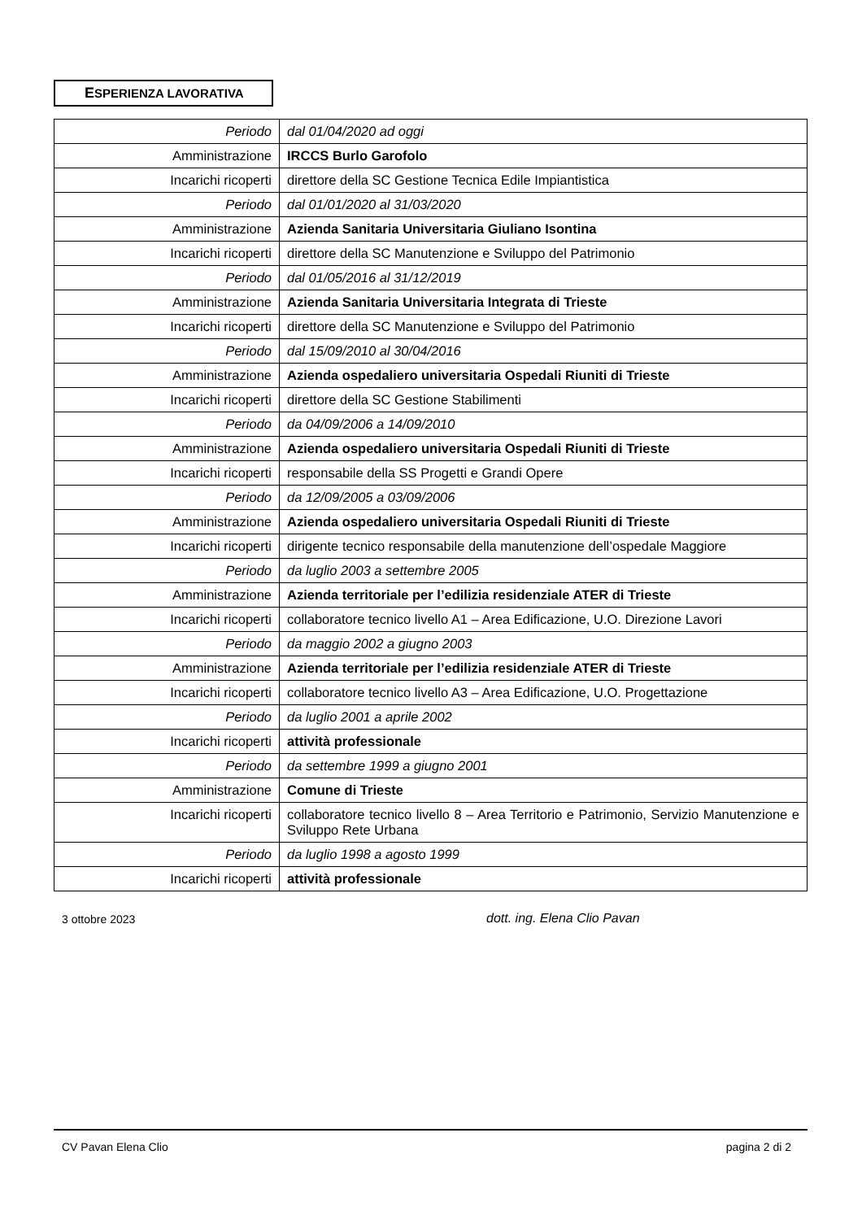ESPERIENZA LAVORATIVA
| Periodo | dal 01/04/2020 ad oggi |
| Amministrazione | IRCCS Burlo Garofolo |
| Incarichi ricoperti | direttore della SC Gestione Tecnica Edile Impiantistica |
| Periodo | dal 01/01/2020 al 31/03/2020 |
| Amministrazione | Azienda Sanitaria Universitaria Giuliano Isontina |
| Incarichi ricoperti | direttore della SC Manutenzione e Sviluppo del Patrimonio |
| Periodo | dal 01/05/2016 al 31/12/2019 |
| Amministrazione | Azienda Sanitaria Universitaria Integrata di Trieste |
| Incarichi ricoperti | direttore della SC Manutenzione e Sviluppo del Patrimonio |
| Periodo | dal 15/09/2010 al 30/04/2016 |
| Amministrazione | Azienda ospedaliero universitaria Ospedali Riuniti di Trieste |
| Incarichi ricoperti | direttore della SC Gestione Stabilimenti |
| Periodo | da 04/09/2006 a 14/09/2010 |
| Amministrazione | Azienda ospedaliero universitaria Ospedali Riuniti di Trieste |
| Incarichi ricoperti | responsabile della SS Progetti e Grandi Opere |
| Periodo | da 12/09/2005 a 03/09/2006 |
| Amministrazione | Azienda ospedaliero universitaria Ospedali Riuniti di Trieste |
| Incarichi ricoperti | dirigente tecnico responsabile della manutenzione dell’ospedale Maggiore |
| Periodo | da luglio 2003 a settembre 2005 |
| Amministrazione | Azienda territoriale per l’edilizia residenziale ATER di Trieste |
| Incarichi ricoperti | collaboratore tecnico livello A1 – Area Edificazione, U.O. Direzione Lavori |
| Periodo | da maggio 2002 a giugno 2003 |
| Amministrazione | Azienda territoriale per l’edilizia residenziale ATER di Trieste |
| Incarichi ricoperti | collaboratore tecnico livello A3 – Area Edificazione, U.O. Progettazione |
| Periodo | da luglio 2001 a aprile 2002 |
| Incarichi ricoperti | attività professionale |
| Periodo | da settembre 1999 a giugno 2001 |
| Amministrazione | Comune di Trieste |
| Incarichi ricoperti | collaboratore tecnico livello 8 – Area Territorio e Patrimonio, Servizio Manutenzione e Sviluppo Rete Urbana |
| Periodo | da luglio 1998 a agosto 1999 |
| Incarichi ricoperti | attività professionale |
3 ottobre 2023 dott. ing. Elena Clio Pavan
CV Pavan Elena Clio pagina 2 di 2